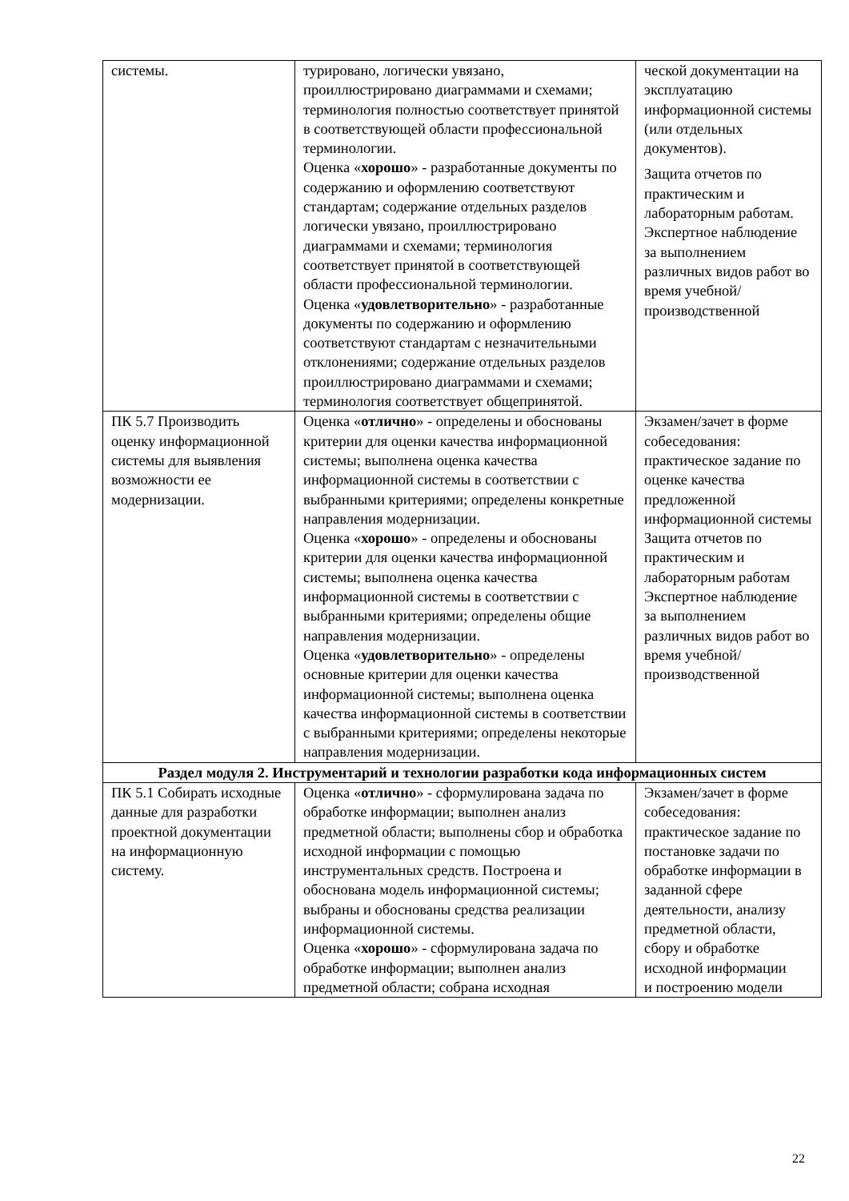| системы. | турировано, логически увязано, проиллюстрировано диаграммами и схемами; терминология полностью соответствует принятой в соответствующей области профессиональной терминологии. Оценка « хорошо » - разработанные документы по содержанию и оформлению соответствуют стандартам; содержание отдельных разделов логически увязано, проиллюстрировано диаграммами и схемами; терминология соответствует принятой в соответствующей области профессиональной терминологии. Оценка « удовлетворительно » - разработанные документы по содержанию и оформлению соответствуют стандартам с незначительными отклонениями; содержание отдельных разделов проиллюстрировано диаграммами и схемами; терминология соответствует общепринятой. | ческой документации на эксплуатацию информационной системы (или отдельных документов). Защита отчетов по практическим и лабораторным работам. Экспертное наблюдение за выполнением различных видов работ во время учебной/ производственной |
| ПК 5.7 Производить оценку информационной системы для выявления возможности ее модернизации. | Оценка « отлично » - определены и обоснованы критерии для оценки качества информационной системы; выполнена оценка качества информационной системы в соответствии с выбранными критериями; определены конкретные направления модернизации. Оценка « хорошо » - определены и обоснованы критерии для оценки качества информационной системы; выполнена оценка качества информационной системы в соответствии с выбранными критериями; определены общие направления модернизации. Оценка « удовлетворительно » - определены основные критерии для оценки качества информационной системы; выполнена оценка качества информационной системы в соответствии с выбранными критериями; определены некоторые направления модернизации. | Экзамен/зачет в форме собеседования: практическое задание по оценке качества предложенной информационной системы Защита отчетов по практическим и лабораторным работам Экспертное наблюдение за выполнением различных видов работ во время учебной/ производственной |
| Раздел модуля 2. Инструментарий и технологии разработки кода информационных систем | | |
| ПК 5.1 Собирать исходные данные для разработки проектной документации на информационную систему. | Оценка « отлично » - сформулирована задача по обработке информации; выполнен анализ предметной области; выполнены сбор и обработка исходной информации с помощью инструментальных средств. Построена и обоснована модель информационной системы; выбраны и обоснованы средства реализации информационной системы. Оценка « хорошо » - сформулирована задача по обработке информации; выполнен анализ предметной области; собрана исходная | Экзамен/зачет в форме собеседования: практическое задание по постановке задачи по обработке информации в заданной сфере деятельности, анализу предметной области, сбору и обработке исходной информации и построению модели |
22